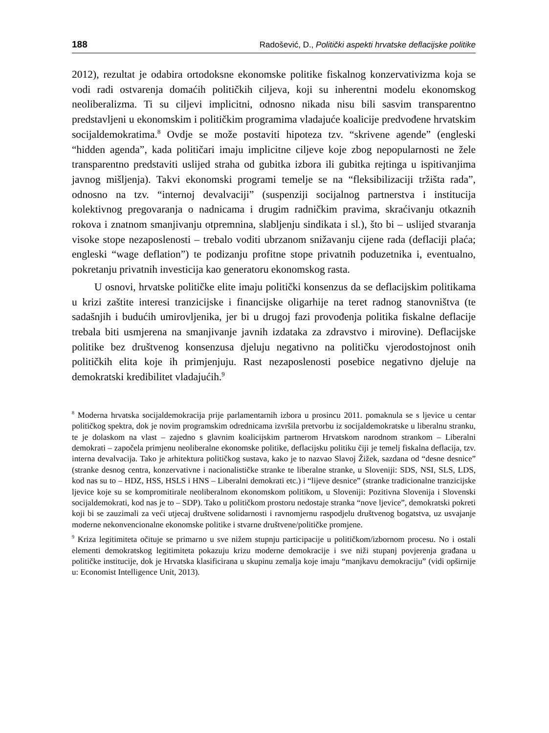188 Radošević, D., Politički aspekti hrvatske deflacijske politike
2012), rezultat je odabira ortodoksne ekonomske politike fiskalnog konzervativizma koja se vodi radi ostvarenja domaćih političkih ciljeva, koji su inherentni modelu ekonomskog neoliberalizma. Ti su ciljevi implicitni, odnosno nikada nisu bili sasvim transparentno predstavljeni u ekonomskim i političkim programima vladajuće koalicije predvođene hrvatskim socijaldemokratima.<sup>8</sup> Ovdje se može postaviti hipoteza tzv. “skrivene agende” (engleski “hidden agenda”, kada političari imaju implicitne ciljeve koje zbog nepopularnosti ne žele transparentno predstaviti uslijed straha od gubitka izbora ili gubitka rejtinga u ispitivanjima javnog mišljenja). Takvi ekonomski programi temelje se na “fleksibilizaciji tržišta rada”, odnosno na tzv. “internoj devalvaciji” (suspenziji socijalnog partnerstva i institucija kolektivnog pregovaranja o nadnicama i drugim radničkim pravima, skraćivanju otkaznih rokova i znatnom smanjivanju otpremnina, slabljenju sindikata i sl.), što bi – uslijed stvaranja visoke stope nezaposlenosti – trebalo voditi ubrzanom snižavanju cijene rada (deflaciji plaća; engleski “wage deflation”) te podizanju profitne stope privatnih poduzetnika i, eventualno, pokretanju privatnih investicija kao generatoru ekonomskog rasta.
U osnovi, hrvatske političke elite imaju politički konsenzus da se deflacijskim politikama u krizi zaštite interesi tranzicijske i financijske oligarhije na teret radnog stanovništva (te sadašnjih i budućih umirovljenika, jer bi u drugoj fazi provođenja politika fiskalne deflacije trebala biti usmjerena na smanjivanje javnih izdataka za zdravstvo i mirovine). Deflacijske politike bez društvenog konsenzusa djeluju negativno na političku vjerodostojnost onih političkih elita koje ih primjenjuju. Rast nezaposlenosti posebice negativno djeluje na demokratski kredibilitet vladajućih.<sup>9</sup>
<sup>8</sup> Moderna hrvatska socijaldemokracija prije parlamentarnih izbora u prosincu 2011. pomaknula se s ljevice u centar političkog spektra, dok je novim programskim odrednicama izvršila pretvorbu iz socijaldemokratske u liberalnu stranku, te je dolaskom na vlast – zajedno s glavnim koalicijskim partnerom Hrvatskom narodnom strankom – Liberalni demokrati – započela primjenu neoliberalne ekonomske politike, deflacijsku politiku čiji je temelj fiskalna deflacija, tzv. interna devalvacija. Tako je arhitektura političkog sustava, kako je to nazvao Slavoj Žižek, sazdana od “desne desnice” (stranke desnog centra, konzervativne i nacionalističke stranke te liberalne stranke, u Sloveniji: SDS, NSI, SLS, LDS, kod nas su to – HDZ, HSS, HSLS i HNS – Liberalni demokrati etc.) i “lijeve desnice” (stranke tradicionalne tranzicijske ljevice koje su se kompromitirale neoliberalnom ekonomskom politikom, u Sloveniji: Pozitivna Slovenija i Slovenski socijaldemokrati, kod nas je to – SDP). Tako u političkom prostoru nedostaje stranka “nove ljevice”, demokratski pokreti koji bi se zauzimali za veći utjecaj društvene solidarnosti i ravnomjernu raspodjelu društvenog bogatstva, uz usvajanje moderne nekonvencionalne ekonomske politike i stvarne društvene/političke promjene.
<sup>9</sup> Kriza legitimiteta očituje se primarno u sve nižem stupnju participacije u političkom/izbornom procesu. No i ostali elementi demokratskog legitimiteta pokazuju krizu moderne demokracije i sve niži stupanj povjerenja građana u političke institucije, dok je Hrvatska klasificirana u skupinu zemalja koje imaju “manjkavu demokraciju” (vidi opširnije u: Economist Intelligence Unit, 2013).